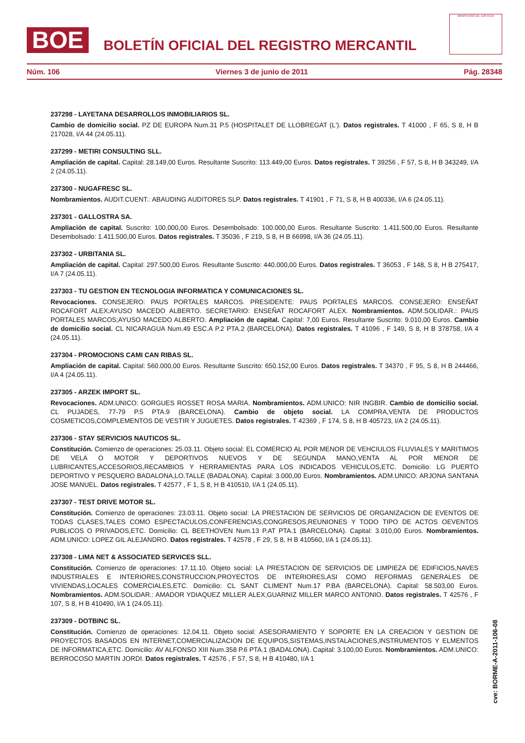BOE
BOLETÍN OFICIAL DEL REGISTRO MERCANTIL
MINISTERIO DE JUSTICIA
Núm. 106 Viernes 3 de junio de 2011 Pág. 28348
237298 - LAYETANA DESARROLLOS INMOBILIARIOS SL.
Cambio de domicilio social. PZ DE EUROPA Num.31 P.5 (HOSPITALET DE LLOBREGAT (L'). Datos registrales. T 41000 , F 65, S 8, H B 217028, I/A 44 (24.05.11).
237299 - METIRI CONSULTING SLL.
Ampliación de capital. Capital: 28.149,00 Euros. Resultante Suscrito: 113.449,00 Euros. Datos registrales. T 39256 , F 57, S 8, H B 343249, I/A 2 (24.05.11).
237300 - NUGAFRESC SL.
Nombramientos. AUDIT.CUENT.: ABAUDING AUDITORES SLP. Datos registrales. T 41901 , F 71, S 8, H B 400336, I/A 6 (24.05.11).
237301 - GALLOSTRA SA.
Ampliación de capital. Suscrito: 100.000,00 Euros. Desembolsado: 100.000,00 Euros. Resultante Suscrito: 1.411.500,00 Euros. Resultante Desembolsado: 1.411.500,00 Euros. Datos registrales. T 35036 , F 219, S 8, H B 66998, I/A 36 (24.05.11).
237302 - URBITANIA SL.
Ampliación de capital. Capital: 297.500,00 Euros. Resultante Suscrito: 440.000,00 Euros. Datos registrales. T 36053 , F 148, S 8, H B 275417, I/A 7 (24.05.11).
237303 - TU GESTION EN TECNOLOGIA INFORMATICA Y COMUNICACIONES SL.
Revocaciones. CONSEJERO: PAUS PORTALES MARCOS. PRESIDENTE: PAUS PORTALES MARCOS. CONSEJERO: ENSEÑAT ROCAFORT ALEX;AYUSO MACEDO ALBERTO. SECRETARIO: ENSEÑAT ROCAFORT ALEX. Nombramientos. ADM.SOLIDAR.: PAUS PORTALES MARCOS;AYUSO MACEDO ALBERTO. Ampliación de capital. Capital: 7,00 Euros. Resultante Suscrito: 9.010,00 Euros. Cambio de domicilio social. CL NICARAGUA Num.49 ESC.A P.2 PTA.2 (BARCELONA). Datos registrales. T 41096 , F 149, S 8, H B 378758, I/A 4 (24.05.11).
237304 - PROMOCIONS CAMI CAN RIBAS SL.
Ampliación de capital. Capital: 560.000,00 Euros. Resultante Suscrito: 650.152,00 Euros. Datos registrales. T 34370 , F 95, S 8, H B 244466, I/A 4 (24.05.11).
237305 - ARZEK IMPORT SL.
Revocaciones. ADM.UNICO: GORGUES ROSSET ROSA MARIA. Nombramientos. ADM.UNICO: NIR INGBIR. Cambio de domicilio social. CL PUJADES, 77-79 P.5 PTA.9 (BARCELONA). Cambio de objeto social. LA COMPRA,VENTA DE PRODUCTOS COSMETICOS,COMPLEMENTOS DE VESTIR Y JUGUETES. Datos registrales. T 42369 , F 174, S 8, H B 405723, I/A 2 (24.05.11).
237306 - STAY SERVICIOS NAUTICOS SL.
Constitución. Comienzo de operaciones: 25.03.11. Objeto social: EL COMERCIO AL POR MENOR DE VEHCIULOS FLUVIALES Y MARITIMOS DE VELA O MOTOR Y DEPORTIVOS NUEVOS Y DE SEGUNDA MANO,VENTA AL POR MENOR DE LUBRICANTES,ACCESORIOS,RECAMBIOS Y HERRAMIENTAS PARA LOS INDICADOS VEHICULOS,ETC. Domicilio: LG PUERTO DEPORTIVO Y PESQUERO BADALONA,LO.TALLE (BADALONA). Capital: 3.000,00 Euros. Nombramientos. ADM.UNICO: ARJONA SANTANA JOSE MANUEL. Datos registrales. T 42577 , F 1, S 8, H B 410510, I/A 1 (24.05.11).
237307 - TEST DRIVE MOTOR SL.
Constitución. Comienzo de operaciones: 23.03.11. Objeto social: LA PRESTACION DE SERVICIOS DE ORGANIZACION DE EVENTOS DE TODAS CLASES,TALES COMO ESPECTACULOS,CONFERENCIAS,CONGRESOS,REUNIONES Y TODO TIPO DE ACTOS OEVENTOS PUBLICOS O PRIVADOS,ETC. Domicilio: CL BEETHOVEN Num.13 P.AT PTA.1 (BARCELONA). Capital: 3.010,00 Euros. Nombramientos. ADM.UNICO: LOPEZ GIL ALEJANDRO. Datos registrales. T 42578 , F 29, S 8, H B 410560, I/A 1 (24.05.11).
237308 - LIMA NET & ASSOCIATED SERVICES SLL.
Constitución. Comienzo de operaciones: 17.11.10. Objeto social: LA PRESTACION DE SERVICIOS DE LIMPIEZA DE EDIFICIOS,NAVES INDUSTRIALES E INTERIORES,CONSTRUCCION,PROYECTOS DE INTERIORES,ASI COMO REFORMAS GENERALES DE VIVIENDAS,LOCALES COMERCIALES,ETC. Domicilio: CL SANT CLIMENT Num.17 P.BA (BARCELONA). Capital: 58.503,00 Euros. Nombramientos. ADM.SOLIDAR.: AMADOR YDIAQUEZ MILLER ALEX;GUARNIZ MILLER MARCO ANTONIO. Datos registrales. T 42576 , F 107, S 8, H B 410490, I/A 1 (24.05.11).
237309 - DOTBINC SL.
Constitución. Comienzo de operaciones: 12.04.11. Objeto social: ASESORAMIENTO Y SOPORTE EN LA CREACION Y GESTION DE PROYECTOS BASADOS EN INTERNET,COMERCIALIZACION DE EQUIPOS,SISTEMAS,INSTALACIONES,INSTRUMENTOS Y ELMENTOS DE INFORMATICA,ETC. Domicilio: AV ALFONSO XIII Num.358 P.6 PTA.1 (BADALONA). Capital: 3.100,00 Euros. Nombramientos. ADM.UNICO: BERROCOSO MARTIN JORDI. Datos registrales. T 42576 , F 57, S 8, H B 410480, I/A 1
cve: BORME-A-2011-106-08